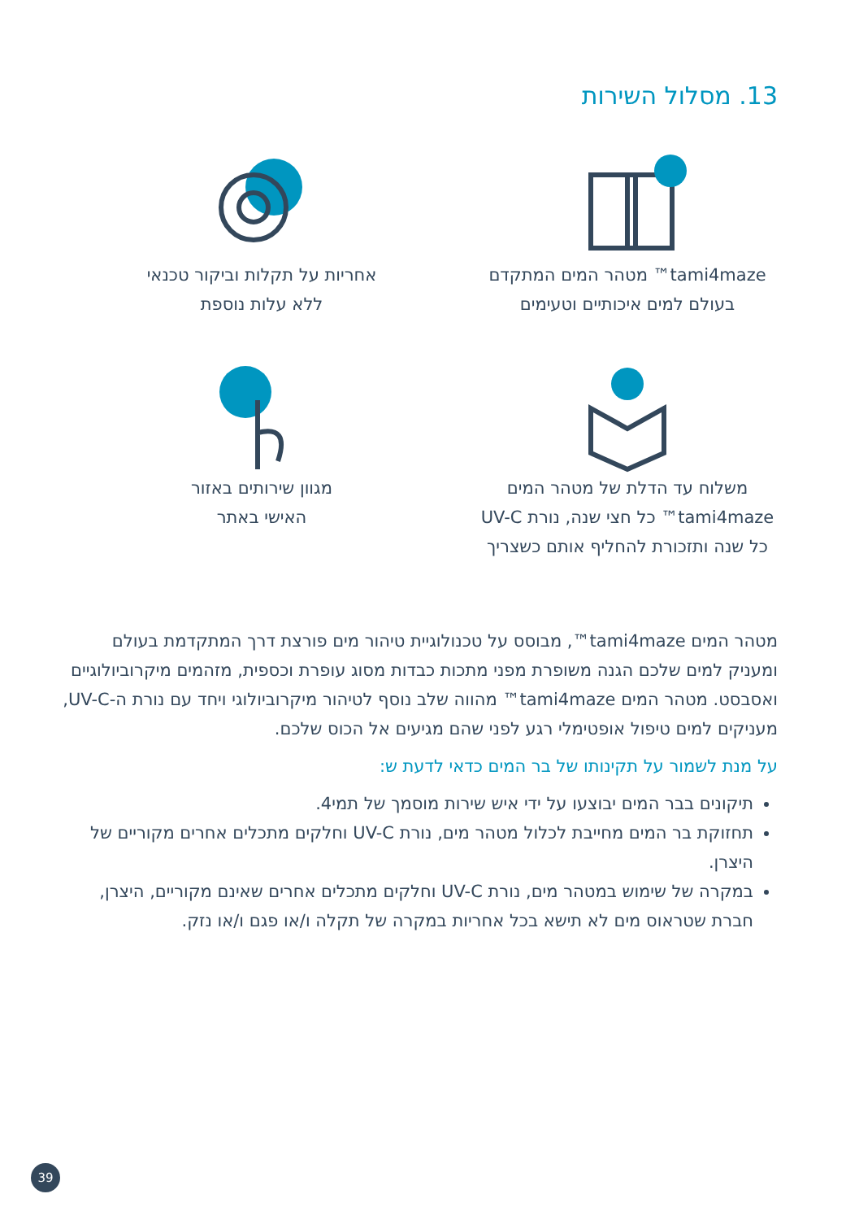13. מסלול השירות
tami4maze™ מטהר המים המתקדם
בעולם למים איכותיים וטעימים
אחריות על תקלות וביקור טכנאי
ללא עלות נוספת
משלוח עד הדלת של מטהר המים
tami4maze™ כל חצי שנה, נורת UV-C
כל שנה ותזכורת להחליף אותם כשצריך
מגוון שירותים באזור
האישי באתר
מטהר המים tami4maze™, מבוסס על טכנולוגיית טיהור מים פורצת דרך המתקדמת בעולם ומעניק למים שלכם הגנה משופרת מפני מתכות כבדות מסוג עופרת וכספית, מזהמים מיקרוביולוגיים ואסבסט. מטהר המים tami4maze™ מהווה שלב נוסף לטיהור מיקרוביולוגי ויחד עם נורת ה-UV-C, מעניקים למים טיפול אופטימלי רגע לפני שהם מגיעים אל הכוס שלכם.
על מנת לשמור על תקינותו של בר המים כדאי לדעת ש:
תיקונים בבר המים יבוצעו על ידי איש שירות מוסמך של תמי4.
תחזוקת בר המים מחייבת לכלול מטהר מים, נורת UV-C וחלקים מתכלים אחרים מקוריים של היצרן.
במקרה של שימוש במטהר מים, נורת UV-C וחלקים מתכלים אחרים שאינם מקוריים, היצרן, חברת שטראוס מים לא תישא בכל אחריות במקרה של תקלה ו/או פגם ו/או נזק.
39